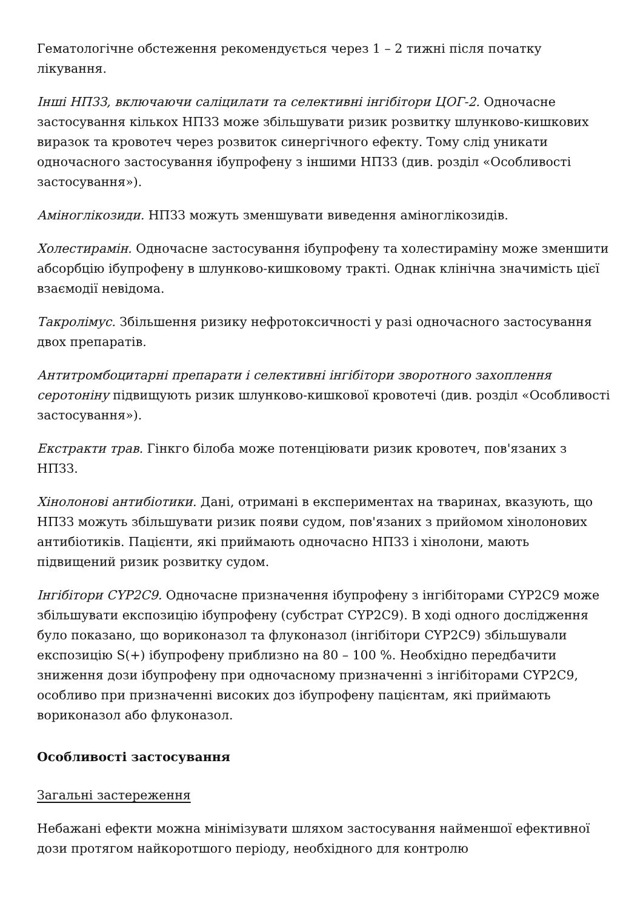Гематологічне обстеження рекомендується через 1 – 2 тижні після початку лікування.
Інші НПЗЗ, включаючи саліцилати та селективні інгібітори ЦОГ-2. Одночасне застосування кількох НПЗЗ може збільшувати ризик розвитку шлунково-кишкових виразок та кровотеч через розвиток синергічного ефекту. Тому слід уникати одночасного застосування ібупрофену з іншими НПЗЗ (див. розділ «Особливості застосування»).
Аміноглікозиди. НПЗЗ можуть зменшувати виведення аміноглікозидів.
Холестирамін. Одночасне застосування ібупрофену та холестираміну може зменшити абсорбцію ібупрофену в шлунково-кишковому тракті. Однак клінічна значимість цієї взаємодії невідома.
Такролімус. Збільшення ризику нефротоксичності у разі одночасного застосування двох препаратів.
Антитромбоцитарні препарати і селективні інгібітори зворотного захоплення серотоніну підвищують ризик шлунково-кишкової кровотечі (див. розділ «Особливості застосування»).
Екстракти трав. Гінкго білоба може потенціювати ризик кровотеч, пов'язаних з НПЗЗ.
Хінолонові антибіотики. Дані, отримані в експериментах на тваринах, вказують, що НПЗЗ можуть збільшувати ризик появи судом, пов'язаних з прийомом хінолонових антибіотиків. Пацієнти, які приймають одночасно НПЗЗ і хінолони, мають підвищений ризик розвитку судом.
Інгібітори CYP2C9. Одночасне призначення ібупрофену з інгібіторами CYP2C9 може збільшувати експозицію ібупрофену (субстрат CYP2C9). В ході одного дослідження було показано, що вориконазол та флуконазол (інгібітори CYP2C9) збільшували експозицію S(+) ібупрофену приблизно на 80 – 100 %. Необхідно передбачити зниження дози ібупрофену при одночасному призначенні з інгібіторами CYP2C9, особливо при призначенні високих доз ібупрофену пацієнтам, які приймають вориконазол або флуконазол.
Особливості застосування
Загальні застереження
Небажані ефекти можна мінімізувати шляхом застосування найменшої ефективної дози протягом найкоротшого періоду, необхідного для контролю